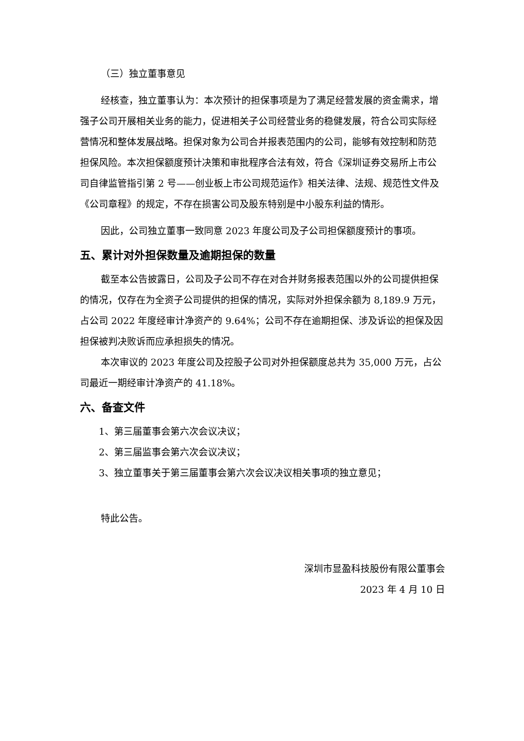（三）独立董事意见
经核查，独立董事认为：本次预计的担保事项是为了满足经营发展的资金需求，增强子公司开展相关业务的能力，促进相关子公司经营业务的稳健发展，符合公司实际经营情况和整体发展战略。担保对象为公司合并报表范围内的公司，能够有效控制和防范担保风险。本次担保额度预计决策和审批程序合法有效，符合《深圳证券交易所上市公司自律监管指引第 2 号——创业板上市公司规范运作》相关法律、法规、规范性文件及《公司章程》的规定，不存在损害公司及股东特别是中小股东利益的情形。
因此，公司独立董事一致同意 2023 年度公司及子公司担保额度预计的事项。
五、累计对外担保数量及逾期担保的数量
截至本公告披露日，公司及子公司不存在对合并财务报表范围以外的公司提供担保的情况，仅存在为全资子公司提供的担保的情况，实际对外担保余额为 8,189.9 万元，占公司 2022 年度经审计净资产的 9.64%；公司不存在逾期担保、涉及诉讼的担保及因担保被判决败诉而应承担损失的情况。
本次审议的 2023 年度公司及控股子公司对外担保额度总共为 35,000 万元，占公司最近一期经审计净资产的 41.18%。
六、备查文件
1、第三届董事会第六次会议决议；
2、第三届监事会第六次会议决议；
3、独立董事关于第三届董事会第六次会议决议相关事项的独立意见；
特此公告。
深圳市显盈科技股份有限公董事会
2023 年 4 月 10 日